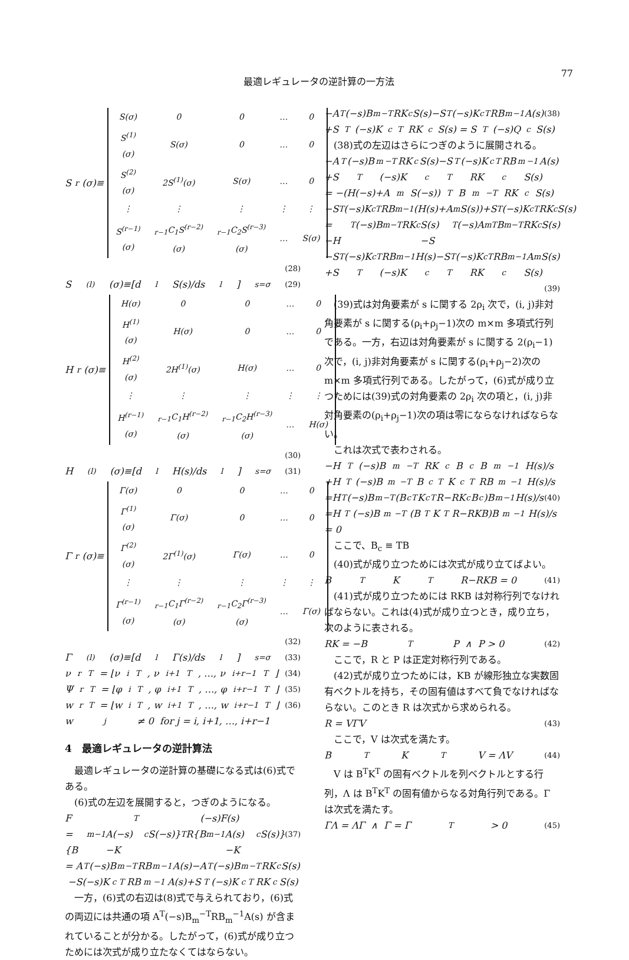最適レギュレータの逆計算の一方法
77
S<sub>r</sub>(σ)≡
| S(σ) | 0 | 0 | … | 0 |
| S<sup>(1)</sup>(σ) | S(σ) | 0 | … | 0 |
| S<sup>(2)</sup>(σ) | 2S<sup>(1)</sup>(σ) | S(σ) | … | 0 |
| ⋮ | ⋮ | ⋮ | ⋮ | ⋮ |
| S<sup>(r−1)</sup>(σ) | <sub>r−1</sub>C<sub>1</sub>S<sup>(r−2)</sup>(σ) | <sub>r−1</sub>C<sub>2</sub>S<sup>(r−3)</sup>(σ) | … | S(σ) |
(28)
S<sup>(l)</sup>(σ)≡[d<sup>l</sup>S(s)/ds<sup>l</sup>]<sub>s=σ</sub> (29)
H<sub>r</sub>(σ)≡
| H(σ) | 0 | 0 | … | 0 |
| H<sup>(1)</sup>(σ) | H(σ) | 0 | … | 0 |
| H<sup>(2)</sup>(σ) | 2H<sup>(1)</sup>(σ) | H(σ) | … | 0 |
| ⋮ | ⋮ | ⋮ | ⋮ | ⋮ |
| H<sup>(r−1)</sup>(σ) | <sub>r−1</sub>C<sub>1</sub>H<sup>(r−2)</sup>(σ) | <sub>r−1</sub>C<sub>2</sub>H<sup>(r−3)</sup>(σ) | … | H(σ) |
(30)
H<sup>(l)</sup>(σ)≡[d<sup>l</sup>H(s)/ds<sup>l</sup>]<sub>s=σ</sub> (31)
Γ<sub>r</sub>(σ)≡
| Γ(σ) | 0 | 0 | … | 0 |
| Γ<sup>(1)</sup>(σ) | Γ(σ) | 0 | … | 0 |
| Γ<sup>(2)</sup>(σ) | 2Γ<sup>(1)</sup>(σ) | Γ(σ) | … | 0 |
| ⋮ | ⋮ | ⋮ | ⋮ | ⋮ |
| Γ<sup>(r−1)</sup>(σ) | <sub>r−1</sub>C<sub>1</sub>Γ<sup>(r−2)</sup>(σ) | <sub>r−1</sub>C<sub>2</sub>Γ<sup>(r−3)</sup>(σ) | … | Γ(σ) |
(32)
Γ<sup>(l)</sup>(σ)≡[d<sup>l</sup>Γ(s)/ds<sup>l</sup>]<sub>s=σ</sub> (33)
ν<sub>r</sub><sup>T</sup> = ⌊ν<sub>i</sub><sup>T</sup>, ν<sub>i+1</sub><sup>T</sup>, …, ν<sub>i+r−1</sub><sup>T</sup>⌋ (34)
Ψ<sub>r</sub><sup>T</sup> = ⌊φ<sub>i</sub><sup>T</sup>, φ<sub>i+1</sub><sup>T</sup>, …, φ<sub>i+r−1</sub><sup>T</sup>⌋ (35)
w<sub>r</sub><sup>T</sup> = ⌊w<sub>i</sub><sup>T</sup>, w<sub>i+1</sub><sup>T</sup>, …, w<sub>i+r−1</sub><sup>T</sup>⌋ (36)
w<sub>j</sub> ≠ 0 for j = i, i+1, …, i+r−1
4　最適レギュレータの逆計算法
最適レギュレータの逆計算の基礎になる式は(6)式である。
(6)式の左辺を展開すると，つぎのようになる。
F<sup>T</sup>(−s)F(s)
= {B<sub>m</sub><sup>−1</sup>A(−s)−K<sub>c</sub>S(−s)}<sup>T</sup> R{B<sub>m</sub><sup>−1</sup>A(s)−K<sub>c</sub>S(s)} (37)
= A<sup>T</sup>(−s)B<sub>m</sub><sup>−T</sup>RB<sub>m</sub><sup>−1</sup>A(s)−A<sup>T</sup>(−s)B<sub>m</sub><sup>−T</sup>RK<sub>c</sub>S(s)
−S(−s)K<sub>c</sub><sup>T</sup>RB<sub>m</sub><sup>−1</sup>A(s)+S<sup>T</sup>(−s)K<sub>c</sub><sup>T</sup>RK<sub>c</sub>S(s)
一方，(6)式の右辺は(8)式で与えられており，(6)式の両辺には共通の項 A<sup>T</sup>(−s)B<sub>m</sub><sup>−T</sup>RB<sub>m</sub><sup>−1</sup>A(s) が含まれていることが分かる。したがって，(6)式が成り立つためには次式が成り立たなくてはならない。
−A<sup>T</sup>(−s)B<sub>m</sub><sup>−T</sup>RK<sub>c</sub>S(s)−S<sup>T</sup>(−s)K<sub>c</sub><sup>T</sup>RB<sub>m</sub><sup>−1</sup>A(s) (38)
+S<sup>T</sup>(−s)K<sub>c</sub><sup>T</sup>RK<sub>c</sub>S(s) = S<sup>T</sup>(−s)Q<sub>c</sub>S(s)
(38)式の左辺はさらにつぎのように展開される。
−A<sup>T</sup>(−s)B<sub>m</sub><sup>−T</sup>RK<sub>c</sub>S(s)−S<sup>T</sup>(−s)K<sub>c</sub><sup>T</sup>RB<sub>m</sub><sup>−1</sup>A(s)
+S<sup>T</sup>(−s)K<sub>c</sub><sup>T</sup>RK<sub>c</sub>S(s)
= −(H(−s)+A<sub>m</sub>S(−s))<sup>T</sup> B<sub>m</sub><sup>−T</sup>RK<sub>c</sub>S(s)
−S<sup>T</sup>(−s)K<sub>c</sub><sup>T</sup>RB<sub>m</sub><sup>−1</sup>(H(s)+A<sub>m</sub>S(s))+S<sup>T</sup>(−s)K<sub>c</sub><sup>T</sup>RK<sub>c</sub>S(s)
= −H<sup>T</sup>(−s)B<sub>m</sub><sup>−T</sup>RK<sub>c</sub>S(s)−S<sup>T</sup>(−s)A<sub>m</sub><sup>T</sup>B<sub>m</sub><sup>−T</sup>RK<sub>c</sub>S(s)
−S<sup>T</sup>(−s)K<sub>c</sub><sup>T</sup>RB<sub>m</sub><sup>−1</sup>H(s)−S<sup>T</sup>(−s)K<sub>c</sub><sup>T</sup>RB<sub>m</sub><sup>−1</sup>A<sub>m</sub>S(s)
+S<sup>T</sup>(−s)K<sub>c</sub><sup>T</sup>RK<sub>c</sub>S(s)
(39)
(39)式は対角要素が s に関する 2ρ<sub>i</sub> 次で，(i, j)非対角要素が s に関する(ρ<sub>i</sub>+ρ<sub>j</sub>−1)次の m×m 多項式行列である。一方，右辺は対角要素が s に関する 2(ρ<sub>i</sub>−1)次で，(i, j)非対角要素が s に関する(ρ<sub>i</sub>+ρ<sub>j</sub>−2)次の m×m 多項式行列である。したがって，(6)式が成り立つためには(39)式の対角要素の 2ρ<sub>i</sub> 次の項と，(i, j)非対角要素の(ρ<sub>i</sub>+ρ<sub>j</sub>−1)次の項は零にならなければならない。
これは次式で表わされる。
−H<sup>T</sup>(−s)B<sub>m</sub><sup>−T</sup>RK<sub>c</sub>B<sub>c</sub>B<sub>m</sub><sup>−1</sup>H(s)/s
+H<sup>T</sup>(−s)B<sub>m</sub><sup>−T</sup>B<sub>c</sub><sup>T</sup>K<sub>c</sub><sup>T</sup>RB<sub>m</sub><sup>−1</sup>H(s)/s
=H<sup>T</sup>(−s)B<sub>m</sub><sup>−T</sup>(B<sub>c</sub><sup>T</sup>K<sub>c</sub><sup>T</sup>R−RK<sub>c</sub>B<sub>c</sub>)B<sub>m</sub><sup>−1</sup>H(s)/s (40)
=H<sup>T</sup>(−s)B<sub>m</sub><sup>−T</sup>(B<sup>T</sup>K<sup>T</sup>R−RKB)B<sub>m</sub><sup>−1</sup>H(s)/s
= 0
ここで、B<sub>c</sub> ≡ TB
(40)式が成り立つためには次式が成り立てばよい。
B<sup>T</sup>K<sup>T</sup>R−RKB = 0 (41)
(41)式が成り立つためには RKB は対称行列でなければならない。これは(4)式が成り立つとき，成り立ち，次のように表される。
RK = −B<sup>T</sup>P ∧ P > 0 (42)
ここで，R と P は正定対称行列である。
(42)式が成り立つためには，KB が線形独立な実数固有ベクトルを持ち，その固有値はすべて負でなければならない。このとき R は次式から求められる。
R = VΓV (43)
ここで，V は次式を満たす。
B<sup>T</sup>K<sup>T</sup>V = ΛV (44)
V は B<sup>T</sup>K<sup>T</sup> の固有ベクトルを列ベクトルとする行列，Λ は B<sup>T</sup>K<sup>T</sup> の固有値からなる対角行列である。Γ は次式を満たす。
ΓΛ = ΛΓ ∧ Γ = Γ<sup>T</sup> > 0 (45)